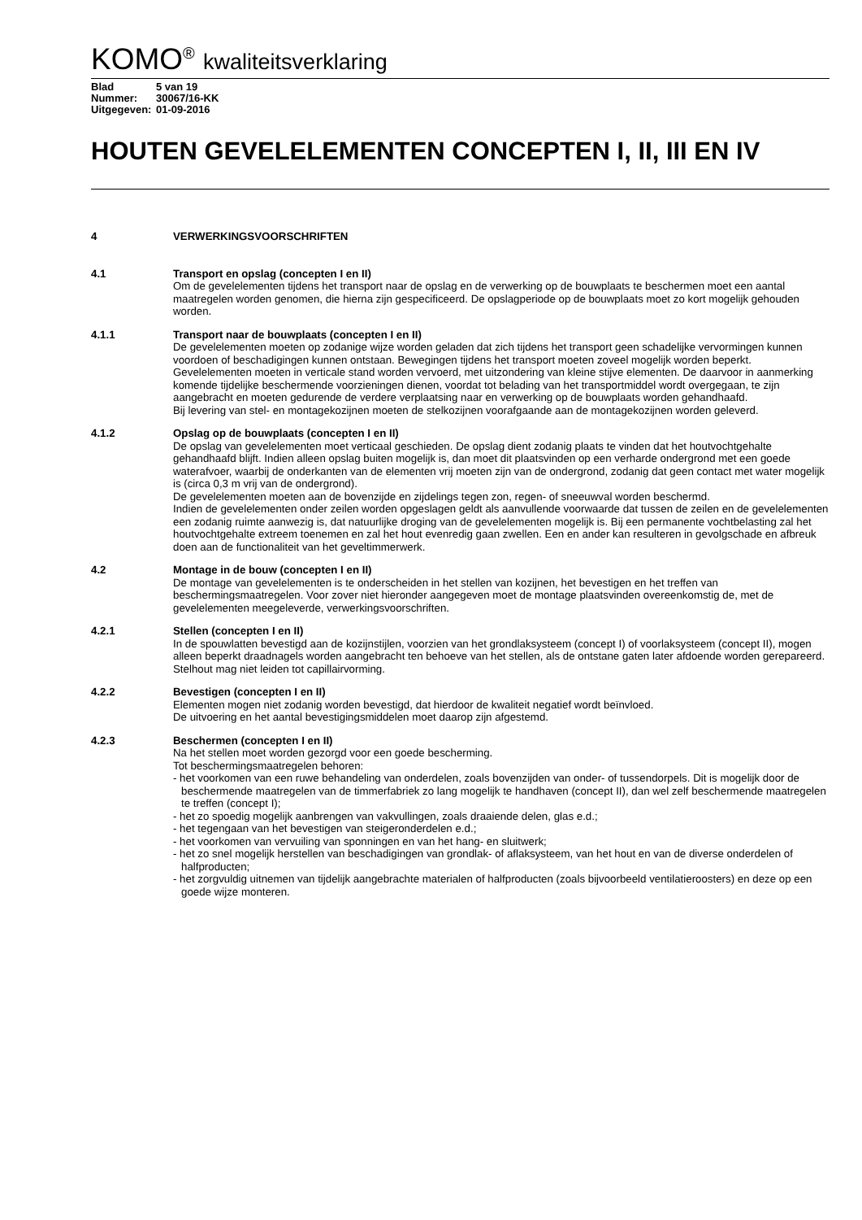KOMO<sup>®</sup> kwaliteitsverklaring
Blad 5 van 19
Nummer: 30067/16-KK
Uitgegeven: 01-09-2016
HOUTEN GEVELELEMENTEN CONCEPTEN I, II, III EN IV
4 VERWERKINGSVOORSCHRIFTEN
4.1 Transport en opslag (concepten I en II)
Om de gevelelementen tijdens het transport naar de opslag en de verwerking op de bouwplaats te beschermen moet een aantal maatregelen worden genomen, die hierna zijn gespecificeerd. De opslagperiode op de bouwplaats moet zo kort mogelijk gehouden worden.
4.1.1 Transport naar de bouwplaats (concepten I en II)
De gevelelementen moeten op zodanige wijze worden geladen dat zich tijdens het transport geen schadelijke vervormingen kunnen voordoen of beschadigingen kunnen ontstaan. Bewegingen tijdens het transport moeten zoveel mogelijk worden beperkt. Gevelelementen moeten in verticale stand worden vervoerd, met uitzondering van kleine stijve elementen. De daarvoor in aanmerking komende tijdelijke beschermende voorzieningen dienen, voordat tot belading van het transportmiddel wordt overgegaan, te zijn aangebracht en moeten gedurende de verdere verplaatsing naar en verwerking op de bouwplaats worden gehandhaafd.
Bij levering van stel- en montagekozijnen moeten de stelkozijnen voorafgaande aan de montagekozijnen worden geleverd.
4.1.2 Opslag op de bouwplaats (concepten I en II)
De opslag van gevelelementen moet verticaal geschieden. De opslag dient zodanig plaats te vinden dat het houtvochtgehalte gehandhaafd blijft. Indien alleen opslag buiten mogelijk is, dan moet dit plaatsvinden op een verharde ondergrond met een goede waterafvoer, waarbij de onderkanten van de elementen vrij moeten zijn van de ondergrond, zodanig dat geen contact met water mogelijk is (circa 0,3 m vrij van de ondergrond).
De gevelelementen moeten aan de bovenzijde en zijdelings tegen zon, regen- of sneeuwval worden beschermd.
Indien de gevelelementen onder zeilen worden opgeslagen geldt als aanvullende voorwaarde dat tussen de zeilen en de gevelelementen een zodanig ruimte aanwezig is, dat natuurlijke droging van de gevelelementen mogelijk is. Bij een permanente vochtbelasting zal het houtvochtgehalte extreem toenemen en zal het hout evenredig gaan zwellen. Een en ander kan resulteren in gevolgschade en afbreuk doen aan de functionaliteit van het geveltimmerwerk.
4.2 Montage in de bouw (concepten I en II)
De montage van gevelelementen is te onderscheiden in het stellen van kozijnen, het bevestigen en het treffen van beschermingsmaatregelen. Voor zover niet hieronder aangegeven moet de montage plaatsvinden overeenkomstig de, met de gevelelementen meegeleverde, verwerkingsvoorschriften.
4.2.1 Stellen (concepten I en II)
In de spouwlatten bevestigd aan de kozijnstijlen, voorzien van het grondlaksysteem (concept I) of voorlaksysteem (concept II), mogen alleen beperkt draadnagels worden aangebracht ten behoeve van het stellen, als de ontstane gaten later afdoende worden gerepareerd. Stelhout mag niet leiden tot capillairvorming.
4.2.2 Bevestigen (concepten I en II)
Elementen mogen niet zodanig worden bevestigd, dat hierdoor de kwaliteit negatief wordt beïnvloed.
De uitvoering en het aantal bevestigingsmiddelen moet daarop zijn afgestemd.
4.2.3 Beschermen (concepten I en II)
Na het stellen moet worden gezorgd voor een goede bescherming.
Tot beschermingsmaatregelen behoren:
- het voorkomen van een ruwe behandeling van onderdelen, zoals bovenzijden van onder- of tussendorpels. Dit is mogelijk door de beschermende maatregelen van de timmerfabriek zo lang mogelijk te handhaven (concept II), dan wel zelf beschermende maatregelen te treffen (concept I);
- het zo spoedig mogelijk aanbrengen van vakvullingen, zoals draaiende delen, glas e.d.;
- het tegengaan van het bevestigen van steigeronderdelen e.d.;
- het voorkomen van vervuiling van sponningen en van het hang- en sluitwerk;
- het zo snel mogelijk herstellen van beschadigingen van grondlak- of aflaksysteem, van het hout en van de diverse onderdelen of halfproducten;
- het zorgvuldig uitnemen van tijdelijk aangebrachte materialen of halfproducten (zoals bijvoorbeeld ventilatieroosters) en deze op een goede wijze monteren.